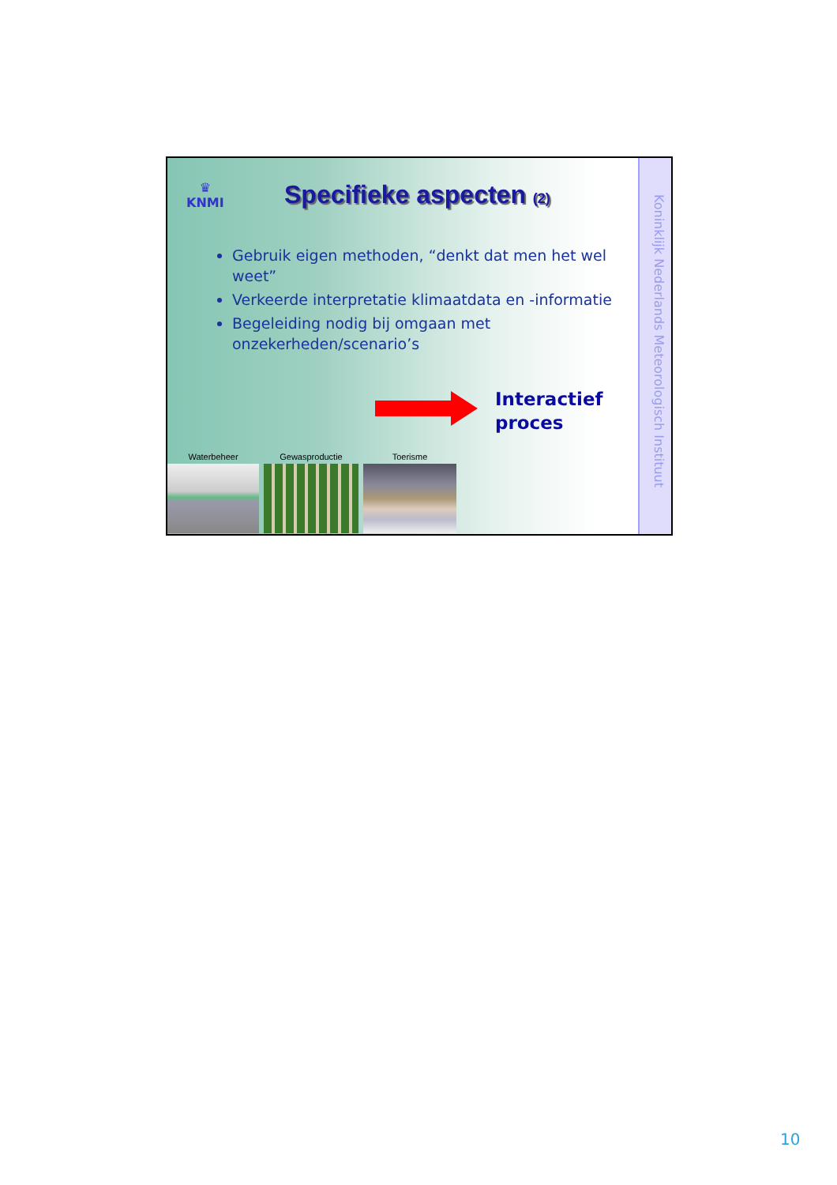Koninklijk Nederlands Meteorologisch Instituut
♛
KNMI
Specifieke aspecten (2)
Gebruik eigen methoden, “denkt dat men het wel weet”
Verkeerde interpretatie klimaatdata en -informatie
Begeleiding nodig bij omgaan met onzekerheden/scenario’s
Interactief
proces
Waterbeheer Gewasproductie Toerisme
10